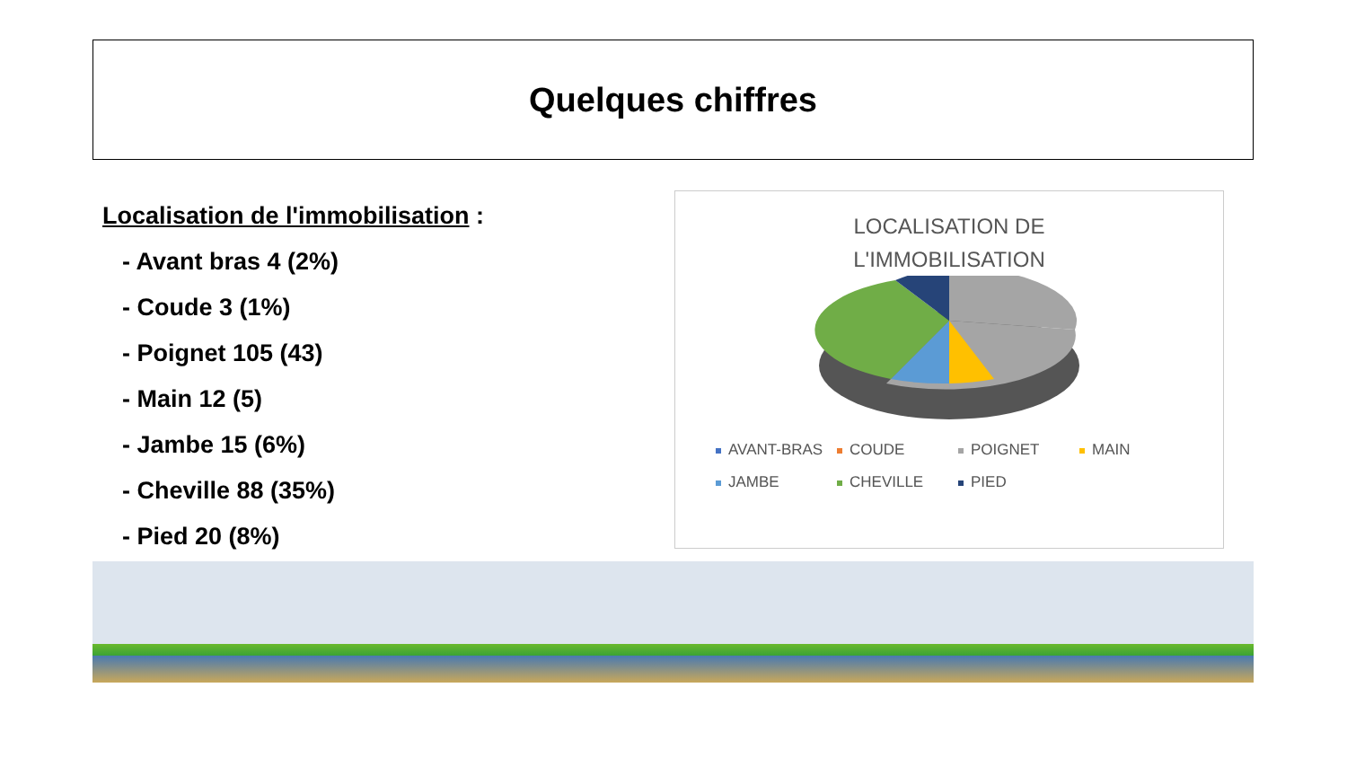Quelques chiffres
Localisation de l'immobilisation :
- Avant bras 4 (2%)
- Coude 3 (1%)
- Poignet 105 (43)
- Main 12 (5)
- Jambe 15 (6%)
- Cheville 88 (35%)
- Pied 20 (8%)
LOCALISATION DE
L'IMMOBILISATION
AVANT-BRAS COUDE POIGNET MAIN JAMBE CHEVILLE PIED